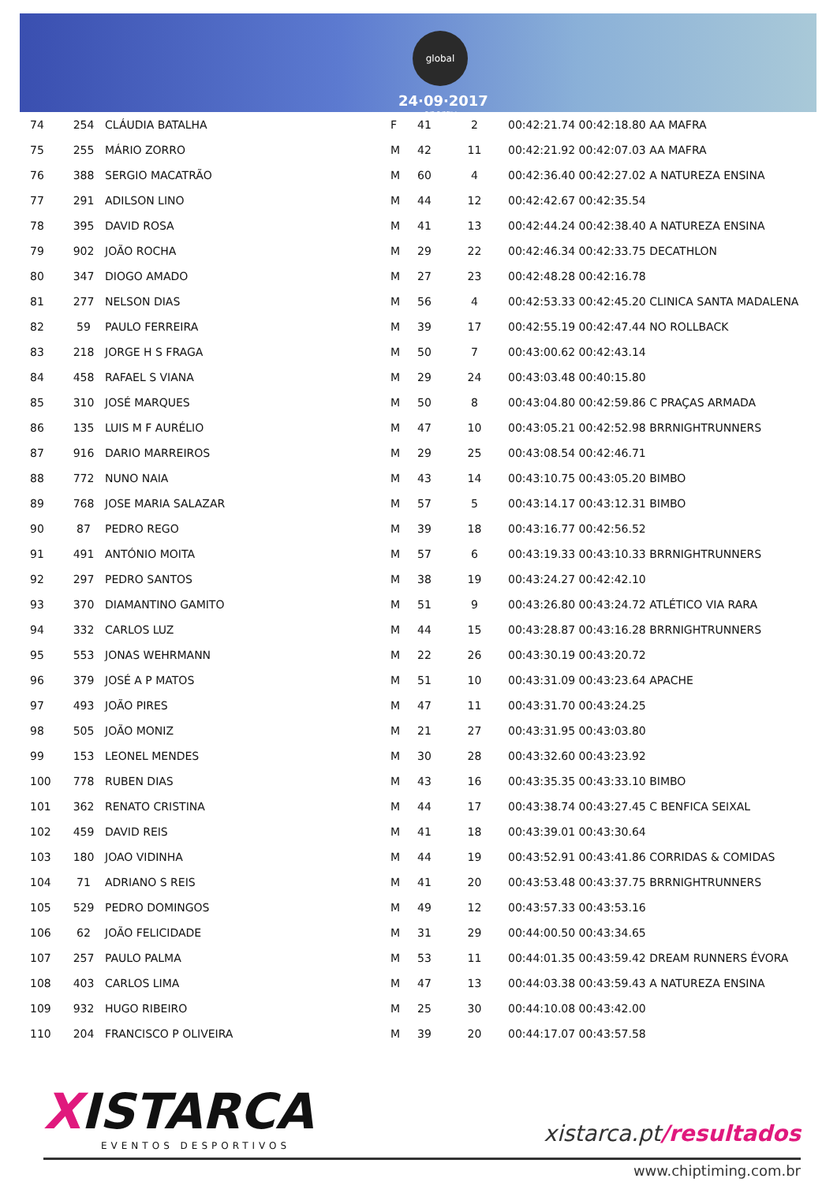global energy
24·09·2017
| 74 | 254 | CLÁUDIA BATALHA | F | 41 | 2 | 00:42:21.74 00:42:18.80 AA MAFRA |
| 75 | 255 | MÁRIO ZORRO | M | 42 | 11 | 00:42:21.92 00:42:07.03 AA MAFRA |
| 76 | 388 | SERGIO MACATRÃO | M | 60 | 4 | 00:42:36.40 00:42:27.02 A NATUREZA ENSINA |
| 77 | 291 | ADILSON LINO | M | 44 | 12 | 00:42:42.67 00:42:35.54 |
| 78 | 395 | DAVID ROSA | M | 41 | 13 | 00:42:44.24 00:42:38.40 A NATUREZA ENSINA |
| 79 | 902 | JOÃO ROCHA | M | 29 | 22 | 00:42:46.34 00:42:33.75 DECATHLON |
| 80 | 347 | DIOGO AMADO | M | 27 | 23 | 00:42:48.28 00:42:16.78 |
| 81 | 277 | NELSON DIAS | M | 56 | 4 | 00:42:53.33 00:42:45.20 CLINICA SANTA MADALENA |
| 82 | 59 | PAULO FERREIRA | M | 39 | 17 | 00:42:55.19 00:42:47.44 NO ROLLBACK |
| 83 | 218 | JORGE H S FRAGA | M | 50 | 7 | 00:43:00.62 00:42:43.14 |
| 84 | 458 | RAFAEL S VIANA | M | 29 | 24 | 00:43:03.48 00:40:15.80 |
| 85 | 310 | JOSÉ MARQUES | M | 50 | 8 | 00:43:04.80 00:42:59.86 C PRAÇAS ARMADA |
| 86 | 135 | LUIS M F AURÉLIO | M | 47 | 10 | 00:43:05.21 00:42:52.98 BRRNIGHTRUNNERS |
| 87 | 916 | DARIO MARREIROS | M | 29 | 25 | 00:43:08.54 00:42:46.71 |
| 88 | 772 | NUNO NAIA | M | 43 | 14 | 00:43:10.75 00:43:05.20 BIMBO |
| 89 | 768 | JOSE MARIA SALAZAR | M | 57 | 5 | 00:43:14.17 00:43:12.31 BIMBO |
| 90 | 87 | PEDRO REGO | M | 39 | 18 | 00:43:16.77 00:42:56.52 |
| 91 | 491 | ANTÓNIO MOITA | M | 57 | 6 | 00:43:19.33 00:43:10.33 BRRNIGHTRUNNERS |
| 92 | 297 | PEDRO SANTOS | M | 38 | 19 | 00:43:24.27 00:42:42.10 |
| 93 | 370 | DIAMANTINO GAMITO | M | 51 | 9 | 00:43:26.80 00:43:24.72 ATLÉTICO VIA RARA |
| 94 | 332 | CARLOS LUZ | M | 44 | 15 | 00:43:28.87 00:43:16.28 BRRNIGHTRUNNERS |
| 95 | 553 | JONAS WEHRMANN | M | 22 | 26 | 00:43:30.19 00:43:20.72 |
| 96 | 379 | JOSÉ A P MATOS | M | 51 | 10 | 00:43:31.09 00:43:23.64 APACHE |
| 97 | 493 | JOÃO PIRES | M | 47 | 11 | 00:43:31.70 00:43:24.25 |
| 98 | 505 | JOÃO MONIZ | M | 21 | 27 | 00:43:31.95 00:43:03.80 |
| 99 | 153 | LEONEL MENDES | M | 30 | 28 | 00:43:32.60 00:43:23.92 |
| 100 | 778 | RUBEN DIAS | M | 43 | 16 | 00:43:35.35 00:43:33.10 BIMBO |
| 101 | 362 | RENATO CRISTINA | M | 44 | 17 | 00:43:38.74 00:43:27.45 C BENFICA SEIXAL |
| 102 | 459 | DAVID REIS | M | 41 | 18 | 00:43:39.01 00:43:30.64 |
| 103 | 180 | JOAO VIDINHA | M | 44 | 19 | 00:43:52.91 00:43:41.86 CORRIDAS & COMIDAS |
| 104 | 71 | ADRIANO S REIS | M | 41 | 20 | 00:43:53.48 00:43:37.75 BRRNIGHTRUNNERS |
| 105 | 529 | PEDRO DOMINGOS | M | 49 | 12 | 00:43:57.33 00:43:53.16 |
| 106 | 62 | JOÃO FELICIDADE | M | 31 | 29 | 00:44:00.50 00:43:34.65 |
| 107 | 257 | PAULO PALMA | M | 53 | 11 | 00:44:01.35 00:43:59.42 DREAM RUNNERS ÉVORA |
| 108 | 403 | CARLOS LIMA | M | 47 | 13 | 00:44:03.38 00:43:59.43 A NATUREZA ENSINA |
| 109 | 932 | HUGO RIBEIRO | M | 25 | 30 | 00:44:10.08 00:43:42.00 |
| 110 | 204 | FRANCISCO P OLIVEIRA | M | 39 | 20 | 00:44:17.07 00:43:57.58 |
XISTARCA
EVENTOS DESPORTIVOS
xistarca.pt/resultados
www.chiptiming.com.br